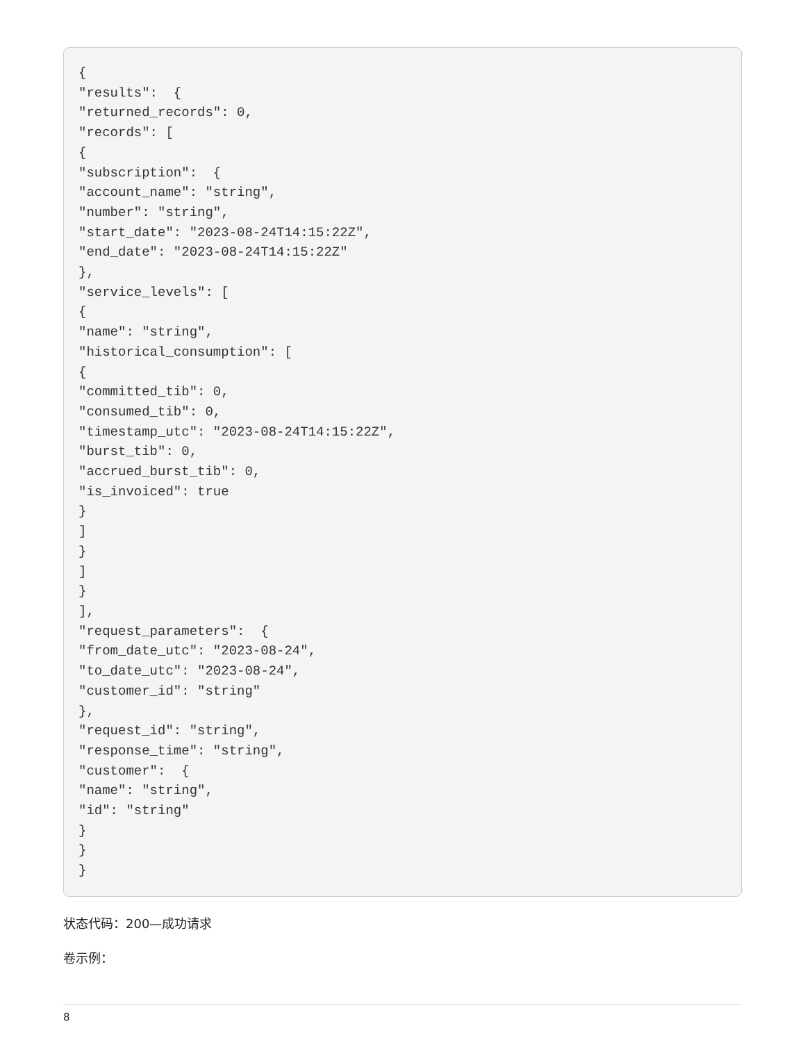{
"results":  {
"returned_records": 0,
"records": [
{
"subscription":  {
"account_name": "string",
"number": "string",
"start_date": "2023-08-24T14:15:22Z",
"end_date": "2023-08-24T14:15:22Z"
},
"service_levels": [
{
"name": "string",
"historical_consumption": [
{
"committed_tib": 0,
"consumed_tib": 0,
"timestamp_utc": "2023-08-24T14:15:22Z",
"burst_tib": 0,
"accrued_burst_tib": 0,
"is_invoiced": true
}
]
}
]
}
],
"request_parameters":  {
"from_date_utc": "2023-08-24",
"to_date_utc": "2023-08-24",
"customer_id": "string"
},
"request_id": "string",
"response_time": "string",
"customer":  {
"name": "string",
"id": "string"
}
}
}
状态代码：200—成功请求
卷示例：
8